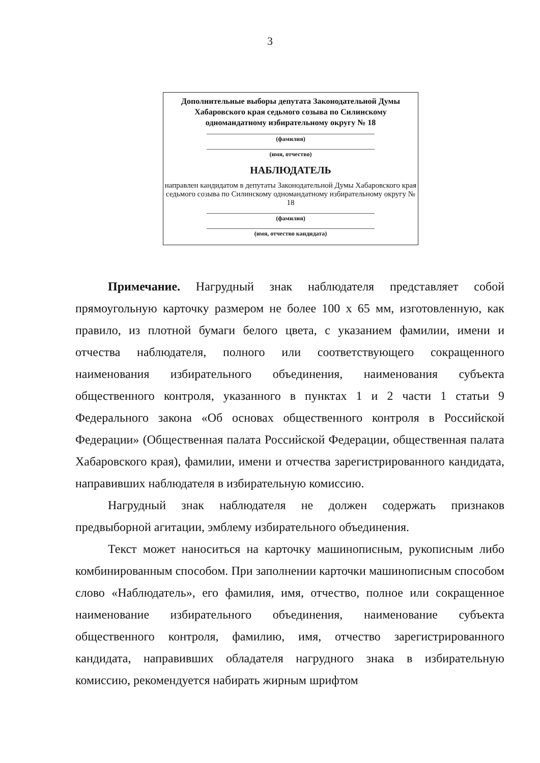3
Дополнительные выборы депутата Законодательной Думы Хабаровского края седьмого созыва по Силинскому одномандатному избирательному округу № 18
(фамилия)
(имя, отчество)
НАБЛЮДАТЕЛЬ
направлен кандидатом в депутаты Законодательной Думы Хабаровского края седьмого созыва по Силинскому одномандатному избирательному округу № 18
(фамилия)
(имя, отчество кандидата)
Примечание. Нагрудный знак наблюдателя представляет собой прямоугольную карточку размером не более 100 х 65 мм, изготовленную, как правило, из плотной бумаги белого цвета, с указанием фамилии, имени и отчества наблюдателя, полного или соответствующего сокращенного наименования избирательного объединения, наименования субъекта общественного контроля, указанного в пунктах 1 и 2 части 1 статьи 9 Федерального закона «Об основах общественного контроля в Российской Федерации» (Общественная палата Российской Федерации, общественная палата Хабаровского края), фамилии, имени и отчества зарегистрированного кандидата, направивших наблюдателя в избирательную комиссию.
Нагрудный знак наблюдателя не должен содержать признаков предвыборной агитации, эмблему избирательного объединения.
Текст может наноситься на карточку машинописным, рукописным либо комбинированным способом. При заполнении карточки машинописным способом слово «Наблюдатель», его фамилия, имя, отчество, полное или сокращенное наименование избирательного объединения, наименование субъекта общественного контроля, фамилию, имя, отчество зарегистрированного кандидата, направивших обладателя нагрудного знака в избирательную комиссию, рекомендуется набирать жирным шрифтом